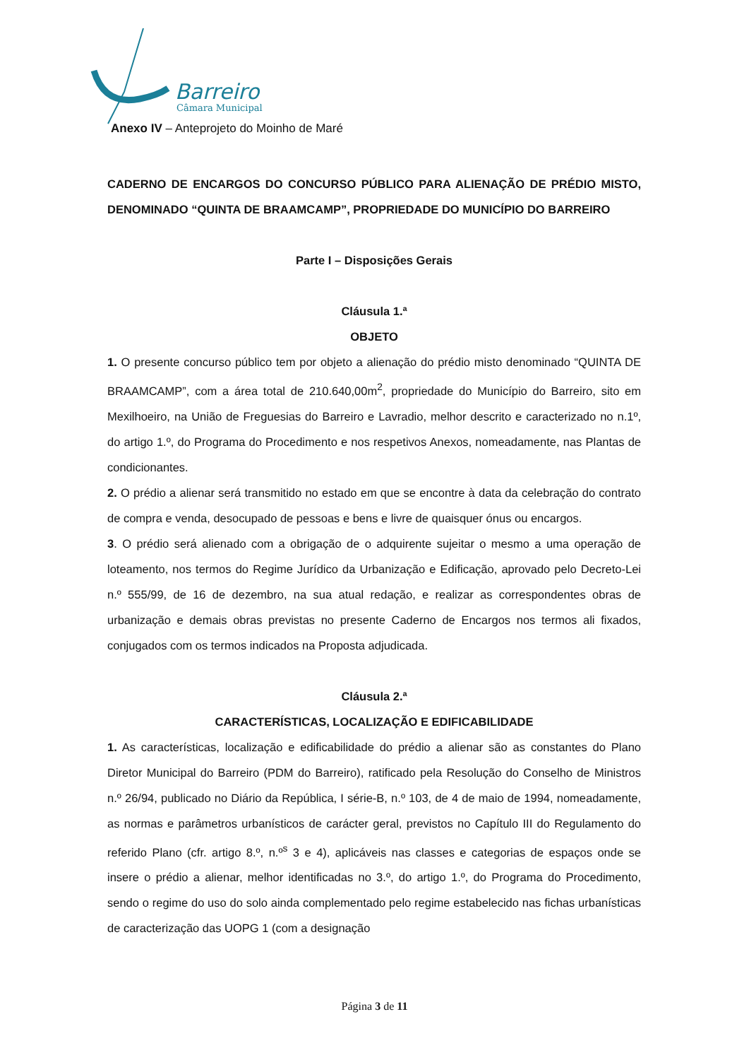Barreiro
Câmara Municipal
Anexo IV – Anteprojeto do Moinho de Maré
CADERNO DE ENCARGOS DO CONCURSO PÚBLICO PARA ALIENAÇÃO DE PRÉDIO MISTO, DENOMINADO “QUINTA DE BRAAMCAMP”, PROPRIEDADE DO MUNICÍPIO DO BARREIRO
Parte I – Disposições Gerais
Cláusula 1.ª
OBJETO
1. O presente concurso público tem por objeto a alienação do prédio misto denominado “QUINTA DE BRAAMCAMP”, com a área total de 210.640,00m<sup>2</sup>, propriedade do Município do Barreiro, sito em Mexilhoeiro, na União de Freguesias do Barreiro e Lavradio, melhor descrito e caracterizado no n.1º, do artigo 1.º, do Programa do Procedimento e nos respetivos Anexos, nomeadamente, nas Plantas de condicionantes.
2. O prédio a alienar será transmitido no estado em que se encontre à data da celebração do contrato de compra e venda, desocupado de pessoas e bens e livre de quaisquer ónus ou encargos.
3. O prédio será alienado com a obrigação de o adquirente sujeitar o mesmo a uma operação de loteamento, nos termos do Regime Jurídico da Urbanização e Edificação, aprovado pelo Decreto-Lei n.º 555/99, de 16 de dezembro, na sua atual redação, e realizar as correspondentes obras de urbanização e demais obras previstas no presente Caderno de Encargos nos termos ali fixados, conjugados com os termos indicados na Proposta adjudicada.
Cláusula 2.ª
CARACTERÍSTICAS, LOCALIZAÇÃO E EDIFICABILIDADE
1. As características, localização e edificabilidade do prédio a alienar são as constantes do Plano Diretor Municipal do Barreiro (PDM do Barreiro), ratificado pela Resolução do Conselho de Ministros n.º 26/94, publicado no Diário da República, I série-B, n.º 103, de 4 de maio de 1994, nomeadamente, as normas e parâmetros urbanísticos de carácter geral, previstos no Capítulo III do Regulamento do referido Plano (cfr. artigo 8.º, n.º<sup>s</sup> 3 e 4), aplicáveis nas classes e categorias de espaços onde se insere o prédio a alienar, melhor identificadas no 3.º, do artigo 1.º, do Programa do Procedimento, sendo o regime do uso do solo ainda complementado pelo regime estabelecido nas fichas urbanísticas de caracterização das UOPG 1 (com a designação
Página 3 de 11